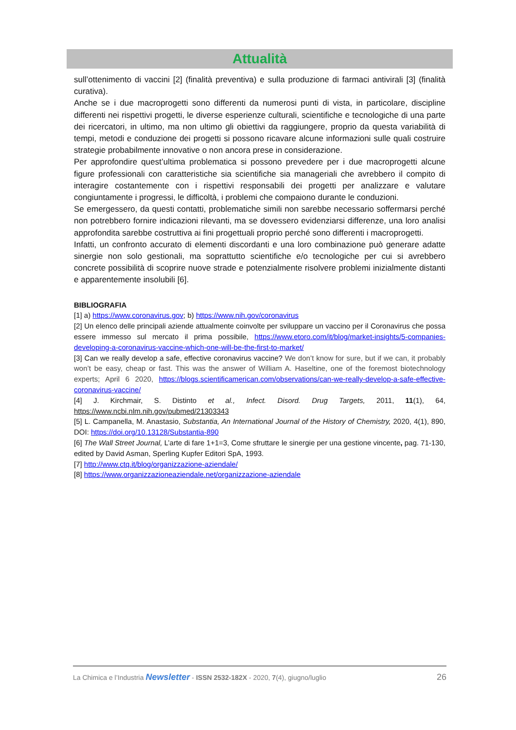Attualità
sull’ottenimento di vaccini [2] (finalità preventiva) e sulla produzione di farmaci antivirali [3] (finalità curativa).
Anche se i due macroprogetti sono differenti da numerosi punti di vista, in particolare, discipline differenti nei rispettivi progetti, le diverse esperienze culturali, scientifiche e tecnologiche di una parte dei ricercatori, in ultimo, ma non ultimo gli obiettivi da raggiungere, proprio da questa variabilità di tempi, metodi e conduzione dei progetti si possono ricavare alcune informazioni sulle quali costruire strategie probabilmente innovative o non ancora prese in considerazione.
Per approfondire quest’ultima problematica si possono prevedere per i due macroprogetti alcune figure professionali con caratteristiche sia scientifiche sia manageriali che avrebbero il compito di interagire costantemente con i rispettivi responsabili dei progetti per analizzare e valutare congiuntamente i progressi, le difficoltà, i problemi che compaiono durante le conduzioni.
Se emergessero, da questi contatti, problematiche simili non sarebbe necessario soffermarsi perché non potrebbero fornire indicazioni rilevanti, ma se dovessero evidenziarsi differenze, una loro analisi approfondita sarebbe costruttiva ai fini progettuali proprio perché sono differenti i macroprogetti.
Infatti, un confronto accurato di elementi discordanti e una loro combinazione può generare adatte sinergie non solo gestionali, ma soprattutto scientifiche e/o tecnologiche per cui si avrebbero concrete possibilità di scoprire nuove strade e potenzialmente risolvere problemi inizialmente distanti e apparentemente insolubili [6].
BIBLIOGRAFIA
[1] a) https://www.coronavirus.gov; b) https://www.nih.gov/coronavirus
[2] Un elenco delle principali aziende attualmente coinvolte per sviluppare un vaccino per il Coronavirus che possa essere immesso sul mercato il prima possibile, https://www.etoro.com/it/blog/market-insights/5-companies-developing-a-coronavirus-vaccine-which-one-will-be-the-first-to-market/
[3] Can we really develop a safe, effective coronavirus vaccine? We don’t know for sure, but if we can, it probably won’t be easy, cheap or fast. This was the answer of William A. Haseltine, one of the foremost biotechnology experts; April 6 2020, https://blogs.scientificamerican.com/observations/can-we-really-develop-a-safe-effective-coronavirus-vaccine/
[4] J. Kirchmair, S. Distinto et al., Infect. Disord. Drug Targets, 2011, 11(1), 64, https://www.ncbi.nlm.nih.gov/pubmed/21303343
[5] L. Campanella, M. Anastasio, Substantia, An International Journal of the History of Chemistry, 2020, 4(1), 890, DOI: https://doi.org/10.13128/Substantia-890
[6] The Wall Street Journal, L’arte di fare 1+1=3, Come sfruttare le sinergie per una gestione vincente, pag. 71-130, edited by David Asman, Sperling Kupfer Editori SpA, 1993.
[7] http://www.ctq.it/blog/organizzazione-aziendale/
[8] https://www.organizzazioneaziendale.net/organizzazione-aziendale
La Chimica e l’Industria Newsletter - ISSN 2532-182X - 2020, 7(4), giugno/luglio 26